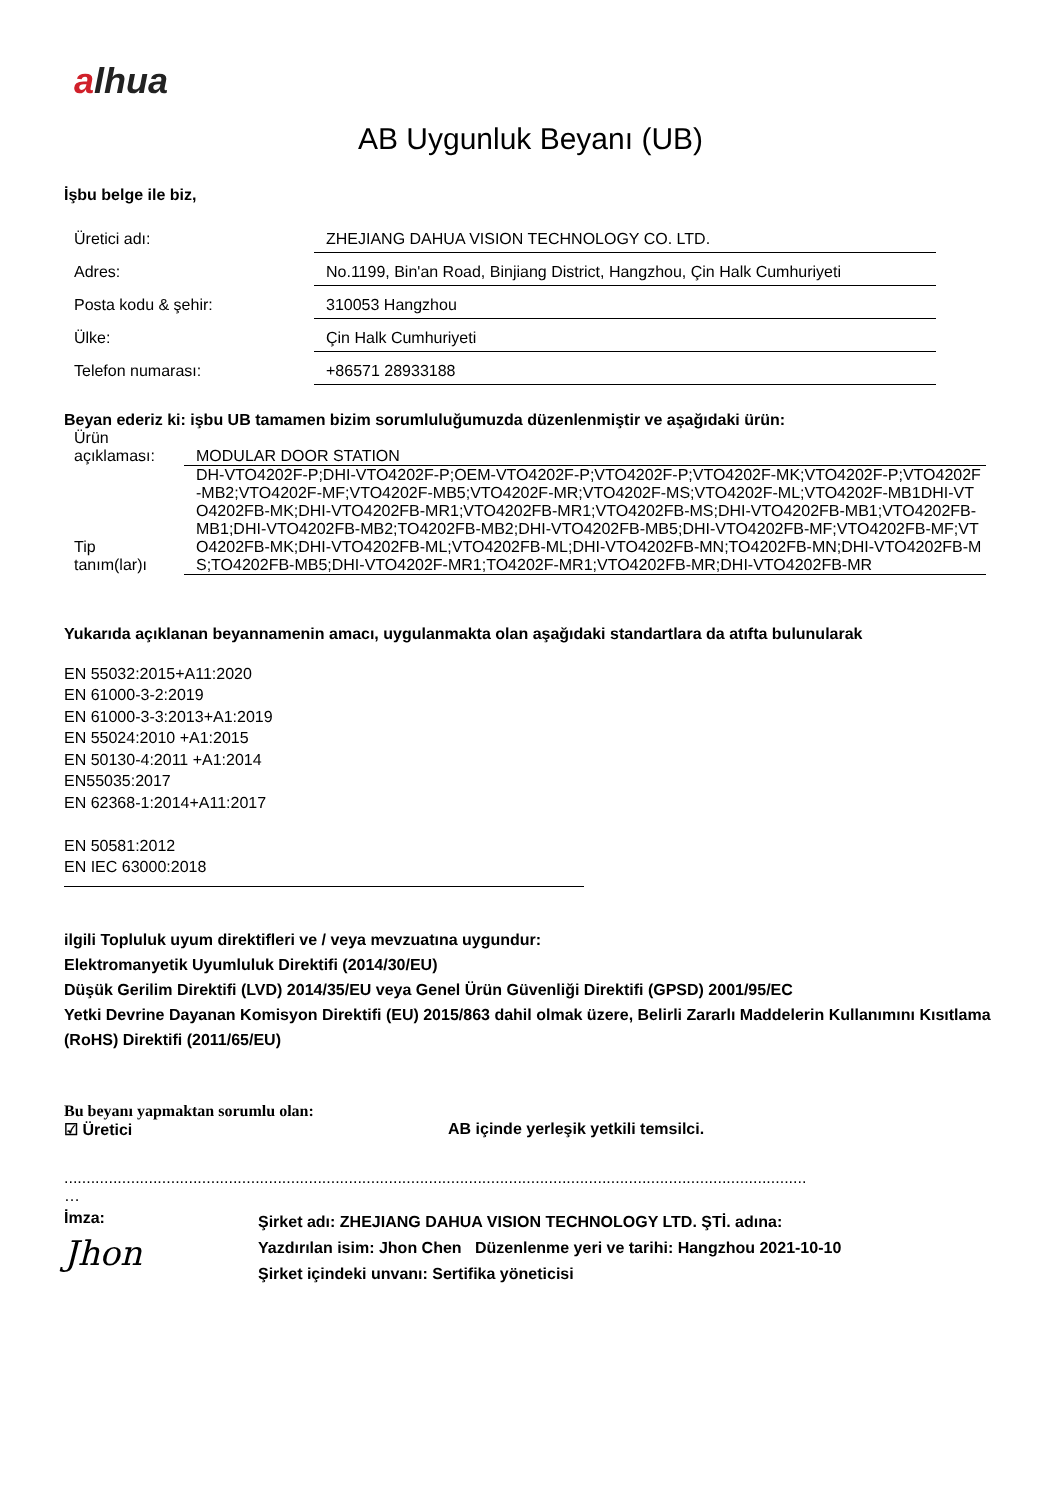alhua
AB Uygunluk Beyanı (UB)
İşbu belge ile biz,
| Üretici adı: | ZHEJIANG DAHUA VISION TECHNOLOGY CO. LTD. |
| Adres: | No.1199, Bin'an Road, Binjiang District, Hangzhou, Çin Halk Cumhuriyeti |
| Posta kodu & şehir: | 310053 Hangzhou |
| Ülke: | Çin Halk Cumhuriyeti |
| Telefon numarası: | +86571 28933188 |
Beyan ederiz ki: işbu UB tamamen bizim sorumluluğumuzda düzenlenmiştir ve aşağıdaki ürün:
| Ürün açıklaması: | MODULAR DOOR STATION |
| Tip tanım(lar)ı | DH-VTO4202F-P;DHI-VTO4202F-P;OEM-VTO4202F-P;VTO4202F-P;VTO4202F-MK;VTO4202F-P;VTO4202F-MB2;VTO4202F-MF;VTO4202F-MB5;VTO4202F-MR;VTO4202F-MS;VTO4202F-ML;VTO4202F-MB1DHI-VTO4202FB-MK;DHI-VTO4202FB-MR1;VTO4202FB-MR1;VTO4202FB-MS;DHI-VTO4202FB-MB1;VTO4202FB-MB1;DHI-VTO4202FB-MB2;TO4202FB-MB2;DHI-VTO4202FB-MB5;DHI-VTO4202FB-MF;VTO4202FB-MF;VTO4202FB-MK;DHI-VTO4202FB-ML;VTO4202FB-ML;DHI-VTO4202FB-MN;TO4202FB-MN;DHI-VTO4202FB-MS;TO4202FB-MB5;DHI-VTO4202F-MR1;TO4202F-MR1;VTO4202FB-MR;DHI-VTO4202FB-MR |
Yukarıda açıklanan beyannamenin amacı, uygulanmakta olan aşağıdaki standartlara da atıfta bulunularak
EN 55032:2015+A11:2020
EN 61000-3-2:2019
EN 61000-3-3:2013+A1:2019
EN 55024:2010 +A1:2015
EN 50130-4:2011 +A1:2014
EN55035:2017
EN 62368-1:2014+A11:2017
EN 50581:2012
EN IEC 63000:2018
ilgili Topluluk uyum direktifleri ve / veya mevzuatına uygundur:
Elektromanyetik Uyumluluk Direktifi (2014/30/EU)
Düşük Gerilim Direktifi (LVD) 2014/35/EU veya Genel Ürün Güvenliği Direktifi (GPSD) 2001/95/EC
Yetki Devrine Dayanan Komisyon Direktifi (EU) 2015/863 dahil olmak üzere, Belirli Zararlı Maddelerin Kullanımını Kısıtlama (RoHS) Direktifi (2011/65/EU)
Bu beyanı yapmaktan sorumlu olan:
☑ Üretici AB içinde yerleşik yetkili temsilci.
.......................................................................................................................................................................
…
İmza:
Jhon
Şirket adı: ZHEJIANG DAHUA VISION TECHNOLOGY LTD. ŞTİ. adına:
Yazdırılan isim: Jhon Chen Düzenlenme yeri ve tarihi: Hangzhou 2021-10-10
Şirket içindeki unvanı: Sertifika yöneticisi